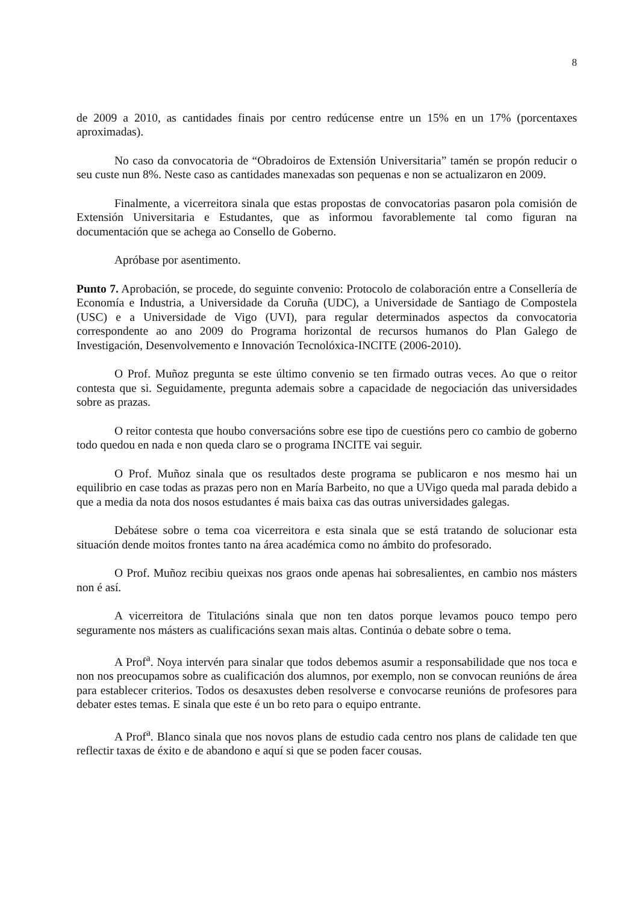8
de 2009 a 2010, as cantidades finais por centro redúcense entre un 15% en un 17% (porcentaxes aproximadas).
No caso da convocatoria de “Obradoiros de Extensión Universitaria” tamén se propón reducir o seu custe nun 8%. Neste caso as cantidades manexadas son pequenas e non se actualizaron en 2009.
Finalmente, a vicerreitora sinala que estas propostas de convocatorias pasaron pola comisión de Extensión Universitaria e Estudantes, que as informou favorablemente tal como figuran na documentación que se achega ao Consello de Goberno.
Apróbase por asentimento.
Punto 7. Aprobación, se procede, do seguinte convenio: Protocolo de colaboración entre a Consellería de Economía e Industria, a Universidade da Coruña (UDC), a Universidade de Santiago de Compostela (USC) e a Universidade de Vigo (UVI), para regular determinados aspectos da convocatoria correspondente ao ano 2009 do Programa horizontal de recursos humanos do Plan Galego de Investigación, Desenvolvemento e Innovación Tecnolóxica-INCITE (2006-2010).
O Prof. Muñoz pregunta se este último convenio se ten firmado outras veces. Ao que o reitor contesta que si. Seguidamente, pregunta ademais sobre a capacidade de negociación das universidades sobre as prazas.
O reitor contesta que houbo conversacións sobre ese tipo de cuestións pero co cambio de goberno todo quedou en nada e non queda claro se o programa INCITE vai seguir.
O Prof. Muñoz sinala que os resultados deste programa se publicaron e nos mesmo hai un equilibrio en case todas as prazas pero non en María Barbeito, no que a UVigo queda mal parada debido a que a media da nota dos nosos estudantes é mais baixa cas das outras universidades galegas.
Debátese sobre o tema coa vicerreitora e esta sinala que se está tratando de solucionar esta situación dende moitos frontes tanto na área académica como no ámbito do profesorado.
O Prof. Muñoz recibiu queixas nos graos onde apenas hai sobresalientes, en cambio nos másters non é así.
A vicerreitora de Titulacións sinala que non ten datos porque levamos pouco tempo pero seguramente nos másters as cualificacións sexan mais altas. Continúa o debate sobre o tema.
A Prof<sup>a</sup>. Noya intervén para sinalar que todos debemos asumir a responsabilidade que nos toca e non nos preocupamos sobre as cualificación dos alumnos, por exemplo, non se convocan reunións de área para establecer criterios. Todos os desaxustes deben resolverse e convocarse reunións de profesores para debater estes temas. E sinala que este é un bo reto para o equipo entrante.
A Prof<sup>a</sup>. Blanco sinala que nos novos plans de estudio cada centro nos plans de calidade ten que reflectir taxas de éxito e de abandono e aquí si que se poden facer cousas.